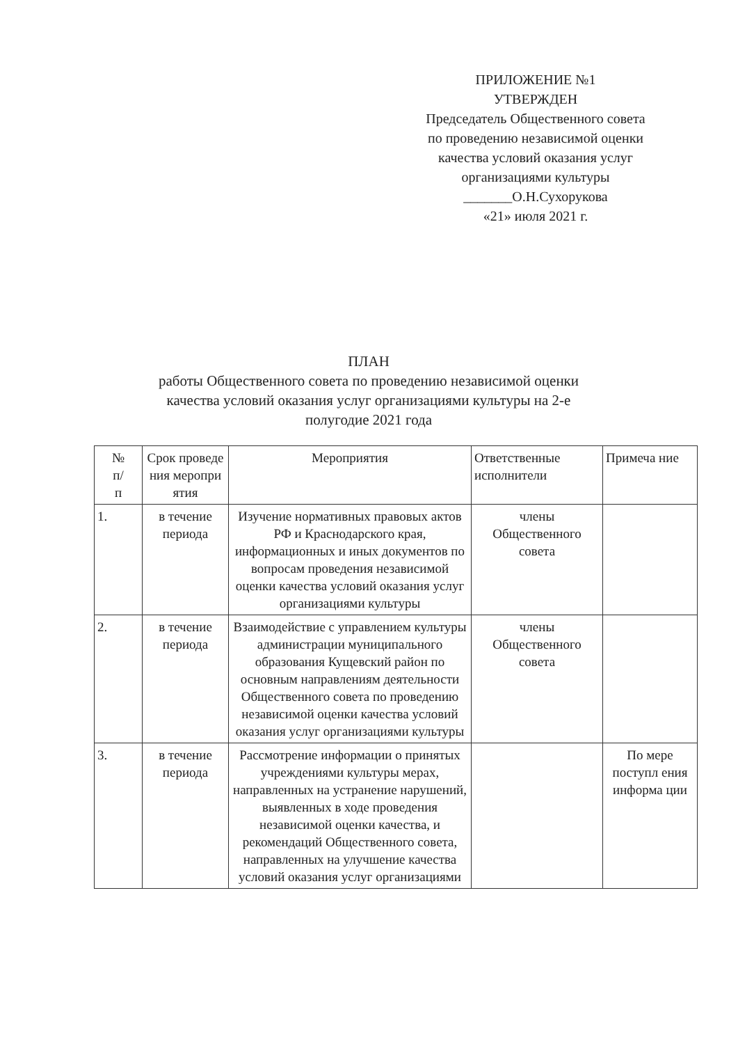ПРИЛОЖЕНИЕ №1
УТВЕРЖДЕН
Председатель Общественного совета
по проведению независимой оценки
качества условий оказания услуг
организациями культуры
_______О.Н.Сухорукова
«21» июля 2021 г.
ПЛАН
работы Общественного совета по проведению независимой оценки
качества условий оказания услуг организациями культуры на 2-е
полугодие 2021 года
| № п/ п | Срок проведе ния меропри ятия | Мероприятия | Ответственные исполнители | Примеча ние |
| --- | --- | --- | --- | --- |
| 1. | в течение периода | Изучение нормативных правовых актов РФ и Краснодарского края, информационных и иных документов по вопросам проведения независимой оценки качества условий оказания услуг организациями культуры | члены Общественного совета | |
| 2. | в течение периода | Взаимодействие с управлением культуры администрации муниципального образования Кущевский район по основным направлениям деятельности Общественного совета по проведению независимой оценки качества условий оказания услуг организациями культуры | члены Общественного совета | |
| 3. | в течение периода | Рассмотрение информации о принятых учреждениями культуры мерах, направленных на устранение нарушений, выявленных в ходе проведения независимой оценки качества, и рекомендаций Общественного совета, направленных на улучшение качества условий оказания услуг организациями | | По мере поступл ения информа ции |